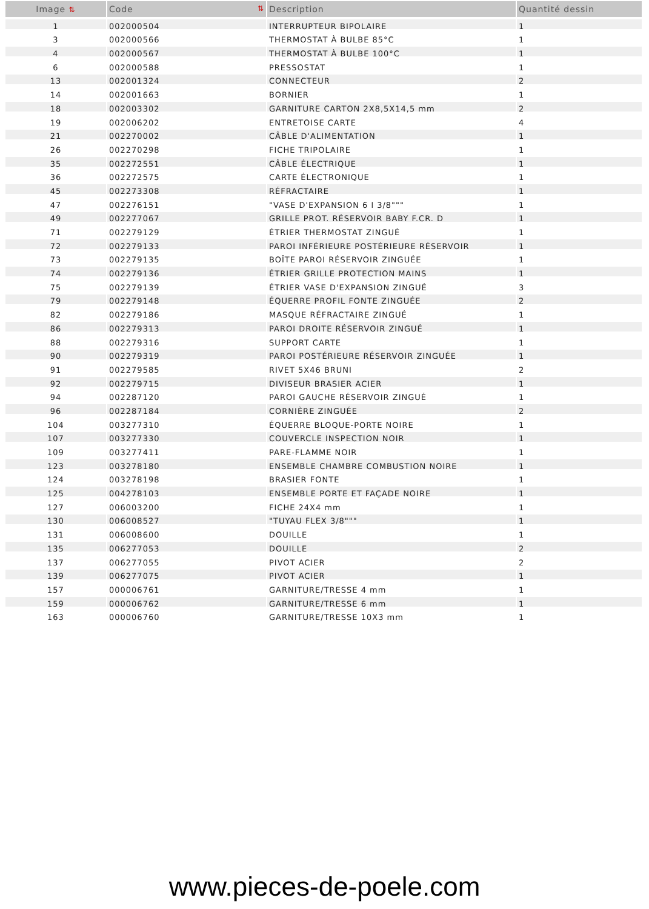| Image ⇅ | Code ⇅ | Description | Quantité dessin |
| --- | --- | --- | --- |
| 1 | 002000504 | INTERRUPTEUR BIPOLAIRE | 1 |
| 3 | 002000566 | THERMOSTAT À BULBE 85°C | 1 |
| 4 | 002000567 | THERMOSTAT À BULBE 100°C | 1 |
| 6 | 002000588 | PRESSOSTAT | 1 |
| 13 | 002001324 | CONNECTEUR | 2 |
| 14 | 002001663 | BORNIER | 1 |
| 18 | 002003302 | GARNITURE CARTON 2X8,5X14,5 mm | 2 |
| 19 | 002006202 | ENTRETOISE CARTE | 4 |
| 21 | 002270002 | CÂBLE D'ALIMENTATION | 1 |
| 26 | 002270298 | FICHE TRIPOLAIRE | 1 |
| 35 | 002272551 | CÂBLE ÉLECTRIQUE | 1 |
| 36 | 002272575 | CARTE ÉLECTRONIQUE | 1 |
| 45 | 002273308 | RÉFRACTAIRE | 1 |
| 47 | 002276151 | "VASE D'EXPANSION 6 l 3/8""" | 1 |
| 49 | 002277067 | GRILLE PROT. RÉSERVOIR BABY F.CR. D | 1 |
| 71 | 002279129 | ÉTRIER THERMOSTAT ZINGUÉ | 1 |
| 72 | 002279133 | PAROI INFÉRIEURE POSTÉRIEURE RÉSERVOIR | 1 |
| 73 | 002279135 | BOÎTE PAROI RÉSERVOIR ZINGUÉE | 1 |
| 74 | 002279136 | ÉTRIER GRILLE PROTECTION MAINS | 1 |
| 75 | 002279139 | ÉTRIER VASE D'EXPANSION ZINGUÉ | 3 |
| 79 | 002279148 | ÉQUERRE PROFIL FONTE ZINGUÉE | 2 |
| 82 | 002279186 | MASQUE RÉFRACTAIRE ZINGUÉ | 1 |
| 86 | 002279313 | PAROI DROITE RÉSERVOIR ZINGUÉ | 1 |
| 88 | 002279316 | SUPPORT CARTE | 1 |
| 90 | 002279319 | PAROI POSTÉRIEURE RÉSERVOIR ZINGUÉE | 1 |
| 91 | 002279585 | RIVET 5X46 BRUNI | 2 |
| 92 | 002279715 | DIVISEUR BRASIER ACIER | 1 |
| 94 | 002287120 | PAROI GAUCHE RÉSERVOIR ZINGUÉ | 1 |
| 96 | 002287184 | CORNIÈRE ZINGUÉE | 2 |
| 104 | 003277310 | ÉQUERRE BLOQUE-PORTE NOIRE | 1 |
| 107 | 003277330 | COUVERCLE INSPECTION NOIR | 1 |
| 109 | 003277411 | PARE-FLAMME NOIR | 1 |
| 123 | 003278180 | ENSEMBLE CHAMBRE COMBUSTION NOIRE | 1 |
| 124 | 003278198 | BRASIER FONTE | 1 |
| 125 | 004278103 | ENSEMBLE PORTE ET FAÇADE NOIRE | 1 |
| 127 | 006003200 | FICHE 24X4 mm | 1 |
| 130 | 006008527 | "TUYAU FLEX 3/8""" | 1 |
| 131 | 006008600 | DOUILLE | 1 |
| 135 | 006277053 | DOUILLE | 2 |
| 137 | 006277055 | PIVOT ACIER | 2 |
| 139 | 006277075 | PIVOT ACIER | 1 |
| 157 | 000006761 | GARNITURE/TRESSE 4 mm | 1 |
| 159 | 000006762 | GARNITURE/TRESSE 6 mm | 1 |
| 163 | 000006760 | GARNITURE/TRESSE 10X3 mm | 1 |
www.pieces-de-poele.com